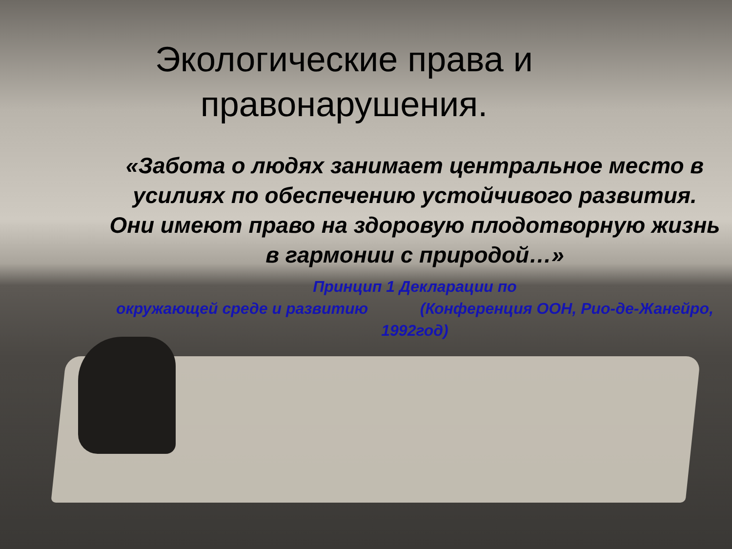Экологические права и правонарушения.
«Забота о людях занимает центральное место в усилиях по обеспечению устойчивого развития. Они имеют право на здоровую плодотворную жизнь в гармонии с природой…»
Принцип 1 Декларации по
окружающей среде и развитию (Конференция ООН, Рио-де-Жанейро, 1992год)